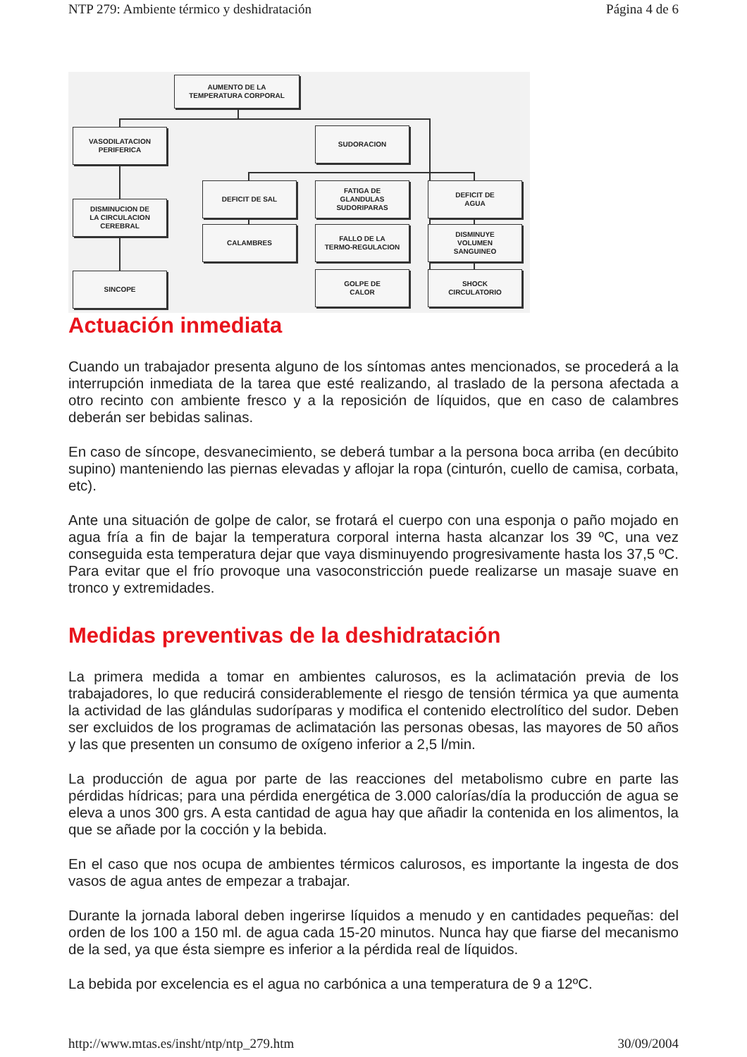NTP 279: Ambiente térmico y deshidratación Página 4 de 6
AUMENTO DE LA
TEMPERATURA CORPORAL
VASODILATACION
PERIFERICA
SUDORACION
DISMINUCION DE
LA CIRCULACION
CEREBRAL
DEFICIT DE SAL
FATIGA DE
GLANDULAS
SUDORIPARAS
DEFICIT DE
AGUA
CALAMBRES
FALLO DE LA
TERMO-REGULACION
DISMINUYE
VOLUMEN
SANGUINEO
SINCOPE
GOLPE DE
CALOR
SHOCK
CIRCULATORIO
Actuación inmediata
Cuando un trabajador presenta alguno de los síntomas antes mencionados, se procederá a la interrupción inmediata de la tarea que esté realizando, al traslado de la persona afectada a otro recinto con ambiente fresco y a la reposición de líquidos, que en caso de calambres deberán ser bebidas salinas.
En caso de síncope, desvanecimiento, se deberá tumbar a la persona boca arriba (en decúbito supino) manteniendo las piernas elevadas y aflojar la ropa (cinturón, cuello de camisa, corbata, etc).
Ante una situación de golpe de calor, se frotará el cuerpo con una esponja o paño mojado en agua fría a fin de bajar la temperatura corporal interna hasta alcanzar los 39 ºC, una vez conseguida esta temperatura dejar que vaya disminuyendo progresivamente hasta los 37,5 ºC. Para evitar que el frío provoque una vasoconstricción puede realizarse un masaje suave en tronco y extremidades.
Medidas preventivas de la deshidratación
La primera medida a tomar en ambientes calurosos, es la aclimatación previa de los trabajadores, lo que reducirá considerablemente el riesgo de tensión térmica ya que aumenta la actividad de las glándulas sudoríparas y modifica el contenido electrolítico del sudor. Deben ser excluidos de los programas de aclimatación las personas obesas, las mayores de 50 años y las que presenten un consumo de oxígeno inferior a 2,5 l/min.
La producción de agua por parte de las reacciones del metabolismo cubre en parte las pérdidas hídricas; para una pérdida energética de 3.000 calorías/día la producción de agua se eleva a unos 300 grs. A esta cantidad de agua hay que añadir la contenida en los alimentos, la que se añade por la cocción y la bebida.
En el caso que nos ocupa de ambientes térmicos calurosos, es importante la ingesta de dos vasos de agua antes de empezar a trabajar.
Durante la jornada laboral deben ingerirse líquidos a menudo y en cantidades pequeñas: del orden de los 100 a 150 ml. de agua cada 15-20 minutos. Nunca hay que fiarse del mecanismo de la sed, ya que ésta siempre es inferior a la pérdida real de líquidos.
La bebida por excelencia es el agua no carbónica a una temperatura de 9 a 12ºC.
http://www.mtas.es/insht/ntp/ntp_279.htm 30/09/2004